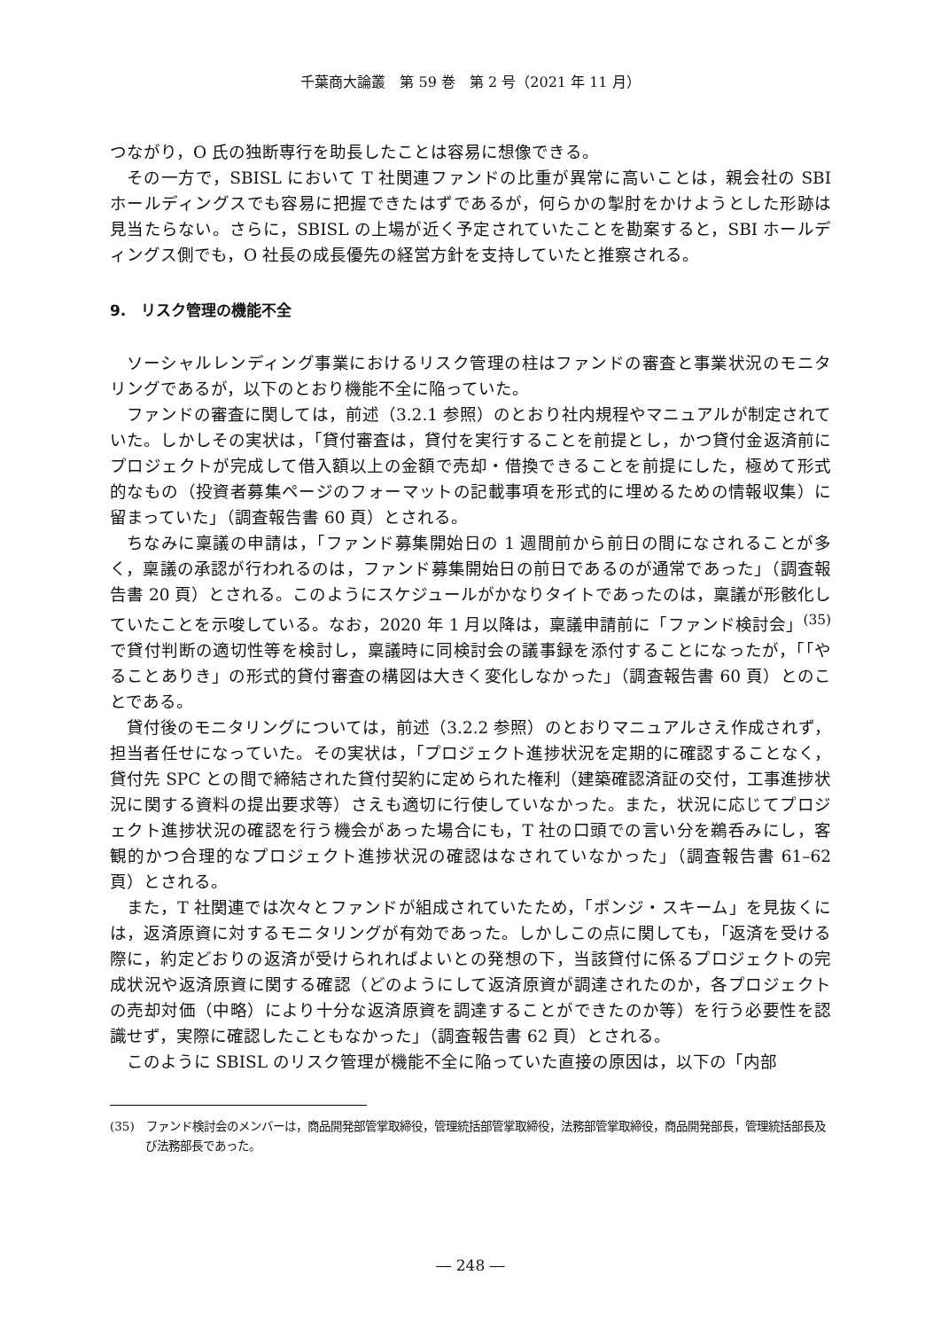千葉商大論叢　第 59 巻　第 2 号（2021 年 11 月）
つながり，O 氏の独断専行を助長したことは容易に想像できる。
その一方で，SBISL において T 社関連ファンドの比重が異常に高いことは，親会社の SBI ホールディングスでも容易に把握できたはずであるが，何らかの掣肘をかけようとした形跡は見当たらない。さらに，SBISL の上場が近く予定されていたことを勘案すると，SBI ホールディングス側でも，O 社長の成長優先の経営方針を支持していたと推察される。
9.　リスク管理の機能不全
ソーシャルレンディング事業におけるリスク管理の柱はファンドの審査と事業状況のモニタリングであるが，以下のとおり機能不全に陥っていた。
ファンドの審査に関しては，前述（3.2.1 参照）のとおり社内規程やマニュアルが制定されていた。しかしその実状は，「貸付審査は，貸付を実行することを前提とし，かつ貸付金返済前にプロジェクトが完成して借入額以上の金額で売却・借換できることを前提にした，極めて形式的なもの（投資者募集ページのフォーマットの記載事項を形式的に埋めるための情報収集）に留まっていた」（調査報告書 60 頁）とされる。
ちなみに稟議の申請は，「ファンド募集開始日の 1 週間前から前日の間になされることが多く，稟議の承認が行われるのは，ファンド募集開始日の前日であるのが通常であった」（調査報告書 20 頁）とされる。このようにスケジュールがかなりタイトであったのは，稟議が形骸化していたことを示唆している。なお，2020 年 1 月以降は，稟議申請前に「ファンド検討会」<sup>(35)</sup>で貸付判断の適切性等を検討し，稟議時に同検討会の議事録を添付することになったが，「「やることありき」の形式的貸付審査の構図は大きく変化しなかった」（調査報告書 60 頁）とのことである。
貸付後のモニタリングについては，前述（3.2.2 参照）のとおりマニュアルさえ作成されず，担当者任せになっていた。その実状は，「プロジェクト進捗状況を定期的に確認することなく，貸付先 SPC との間で締結された貸付契約に定められた権利（建築確認済証の交付，工事進捗状況に関する資料の提出要求等）さえも適切に行使していなかった。また，状況に応じてプロジェクト進捗状況の確認を行う機会があった場合にも，T 社の口頭での言い分を鵜呑みにし，客観的かつ合理的なプロジェクト進捗状況の確認はなされていなかった」（調査報告書 61–62 頁）とされる。
また，T 社関連では次々とファンドが組成されていたため，「ポンジ・スキーム」を見抜くには，返済原資に対するモニタリングが有効であった。しかしこの点に関しても，「返済を受ける際に，約定どおりの返済が受けられればよいとの発想の下，当該貸付に係るプロジェクトの完成状況や返済原資に関する確認（どのようにして返済原資が調達されたのか，各プロジェクトの売却対価（中略）により十分な返済原資を調達することができたのか等）を行う必要性を認識せず，実際に確認したこともなかった」（調査報告書 62 頁）とされる。
このように SBISL のリスク管理が機能不全に陥っていた直接の原因は，以下の「内部
(35)　ファンド検討会のメンバーは，商品開発部管掌取締役，管理統括部管掌取締役，法務部管掌取締役，商品開発部長，管理統括部長及び法務部長であった。
― 248 ―